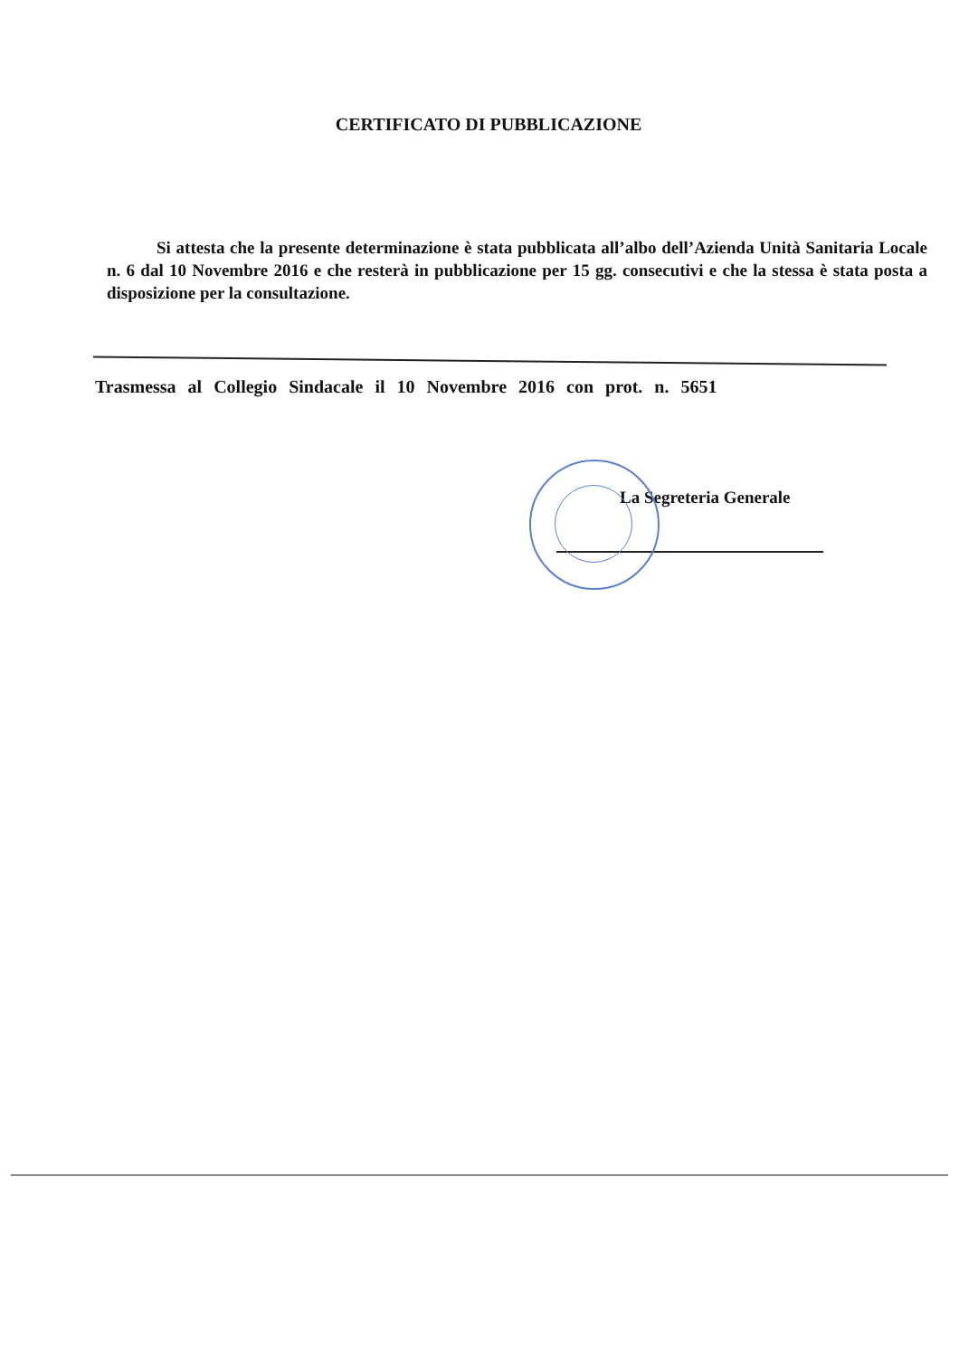CERTIFICATO DI PUBBLICAZIONE
Si attesta che la presente determinazione è stata pubblicata all’albo dell’Azienda Unità Sanitaria Locale n. 6 dal 10 Novembre 2016 e che resterà in pubblicazione per 15 gg. consecutivi e che la stessa è stata posta a disposizione per la consultazione.
Trasmessa al Collegio Sindacale il 10 Novembre 2016 con prot. n. 5651
La Segreteria Generale